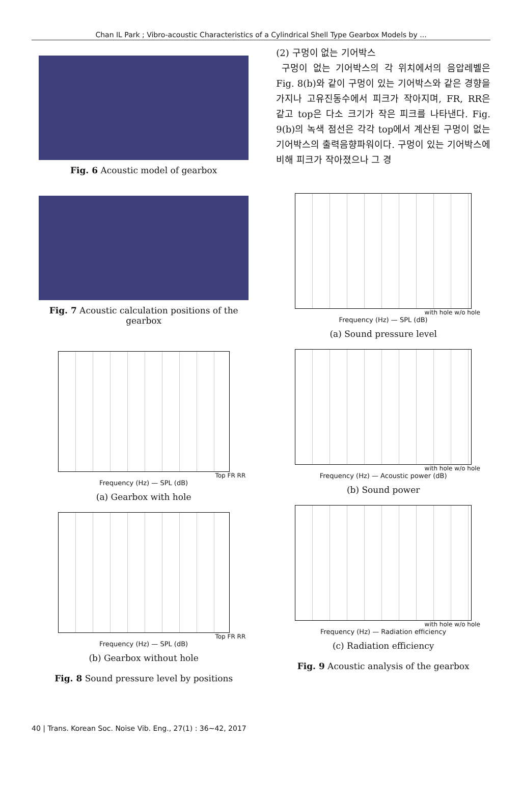Chan IL Park ; Vibro-acoustic Characteristics of a Cylindrical Shell Type Gearbox Models by ...
Fig. 6 Acoustic model of gearbox
Fig. 7 Acoustic calculation positions of the gearbox
Top FR RR
Frequency (Hz) — SPL (dB)
(a) Gearbox with hole
Top FR RR
Frequency (Hz) — SPL (dB)
(b) Gearbox without hole
Fig. 8 Sound pressure level by positions
(2) 구멍이 없는 기어박스
구멍이 없는 기어박스의 각 위치에서의 음압레벨은 Fig. 8(b)와 같이 구멍이 있는 기어박스와 같은 경향을 가지나 고유진동수에서 피크가 작아지며, FR, RR은 같고 top은 다소 크기가 작은 피크를 나타낸다. Fig. 9(b)의 녹색 점선은 각각 top에서 계산된 구멍이 없는 기어박스의 출력음향파워이다. 구멍이 있는 기어박스에 비해 피크가 작아졌으나 그 경
with hole w/o hole
Frequency (Hz) — SPL (dB)
(a) Sound pressure level
with hole w/o hole
Frequency (Hz) — Acoustic power (dB)
(b) Sound power
with hole w/o hole
Frequency (Hz) — Radiation efficiency
(c) Radiation efficiency
Fig. 9 Acoustic analysis of the gearbox
40 | Trans. Korean Soc. Noise Vib. Eng., 27(1) : 36~42, 2017